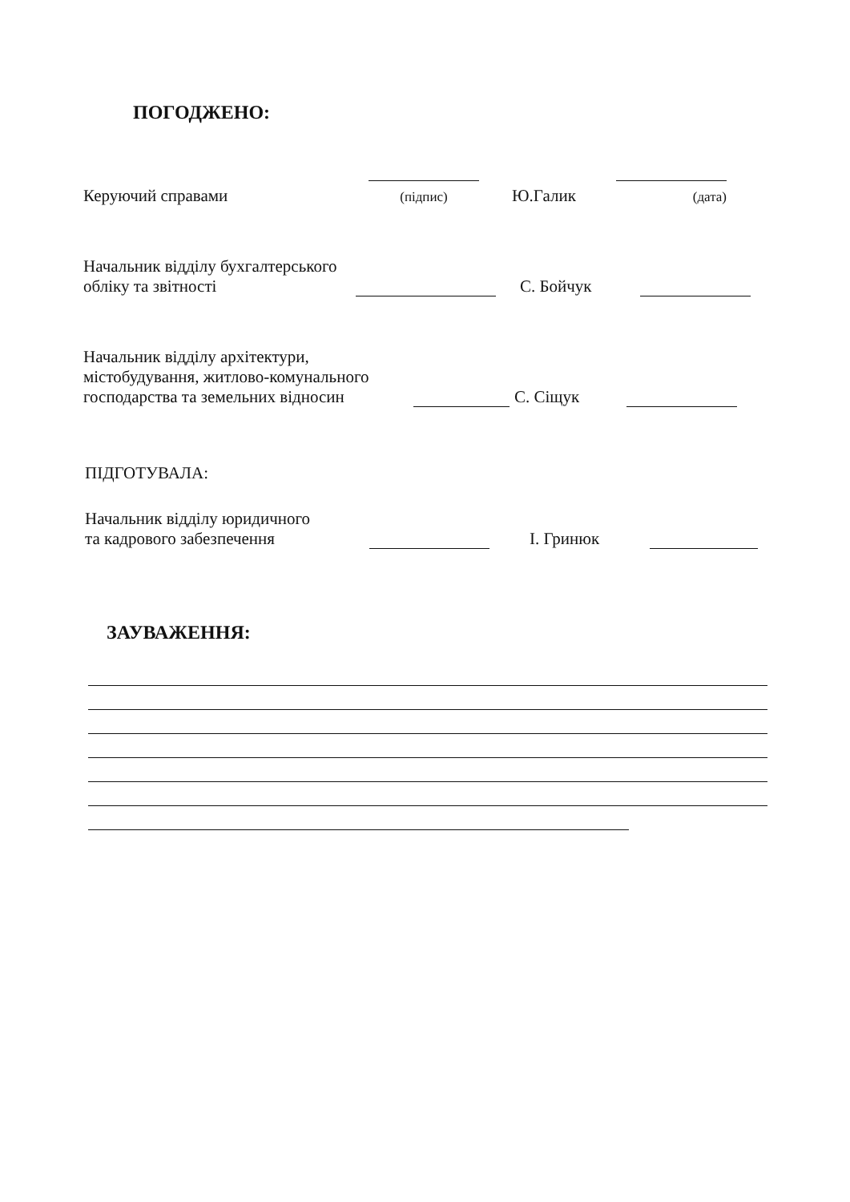ПОГОДЖЕНО:
Керуючий справами
(підпис) Ю.Галик
(дата)
Начальник відділу бухгалтерського
обліку та звітності С. Бойчук
Начальник відділу архітектури,
містобудування, житлово-комунального
господарства та земельних відносин С. Сіщук
ПІДГОТУВАЛА:
Начальник відділу юридичного
та кадрового забезпечення І. Гринюк
ЗАУВАЖЕННЯ: